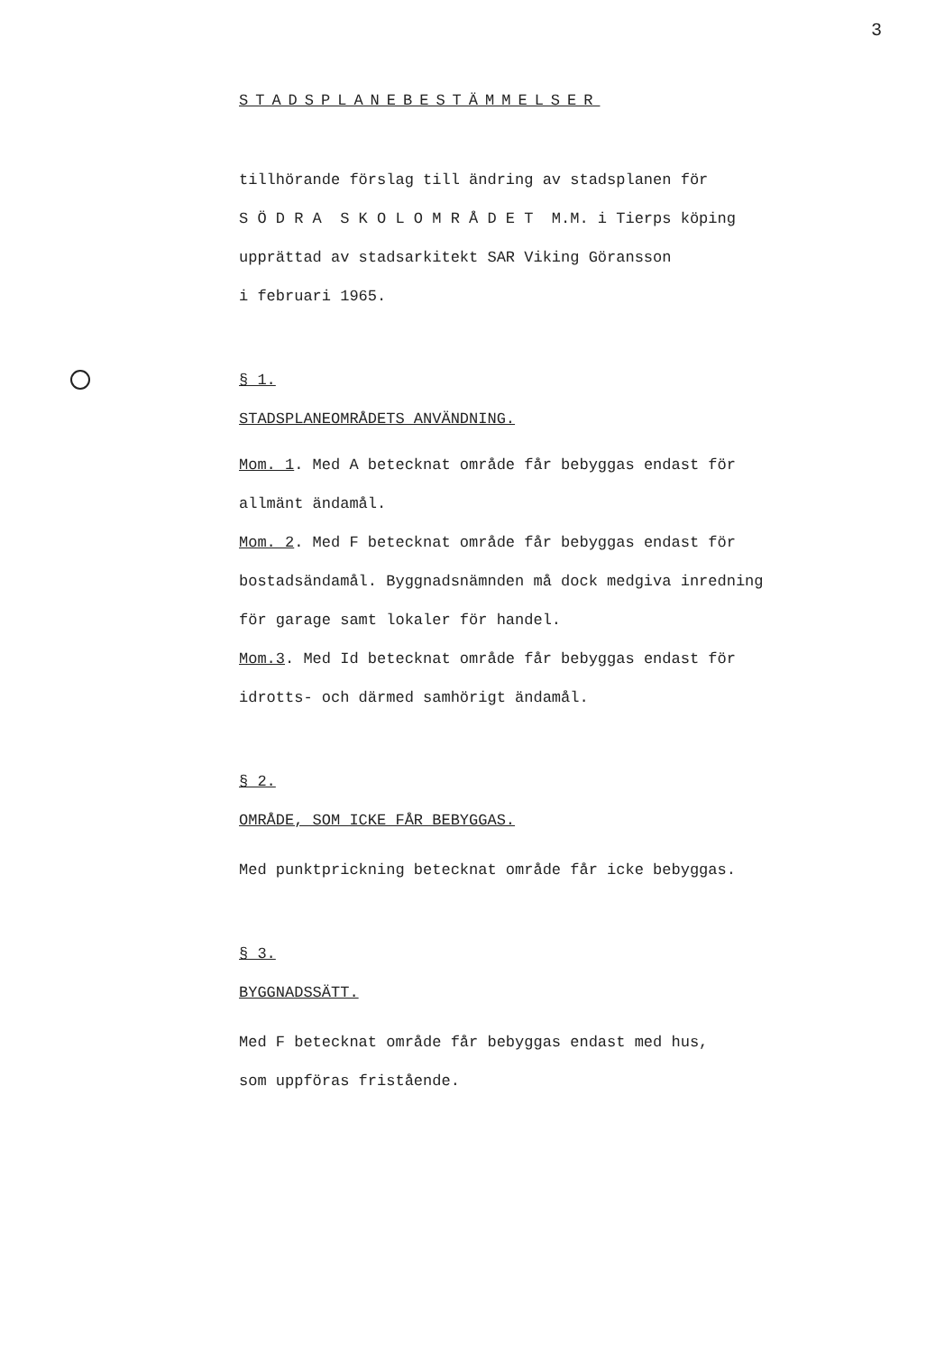3
STADSPLANEBESTÄMMELSER
tillhörande förslag till ändring av stadsplanen för
S Ö D R A S K O L O M R Å D E T M.M. i Tierps köping
upprättad av stadsarkitekt SAR Viking Göransson
i februari 1965.
§ 1.
STADSPLANEOMRÅDETS ANVÄNDNING.
Mom. 1. Med A betecknat område får bebyggas endast för
allmänt ändamål.
Mom. 2. Med F betecknat område får bebyggas endast för
bostadsändamål. Byggnadsnämnden må dock medgiva inredning
för garage samt lokaler för handel.
Mom.3. Med Id betecknat område får bebyggas endast för
idrotts- och därmed samhörigt ändamål.
§ 2.
OMRÅDE, SOM ICKE FÅR BEBYGGAS.
Med punktprickning betecknat område får icke bebyggas.
§ 3.
BYGGNADSSÄTT.
Med F betecknat område får bebyggas endast med hus,
som uppföras fristående.